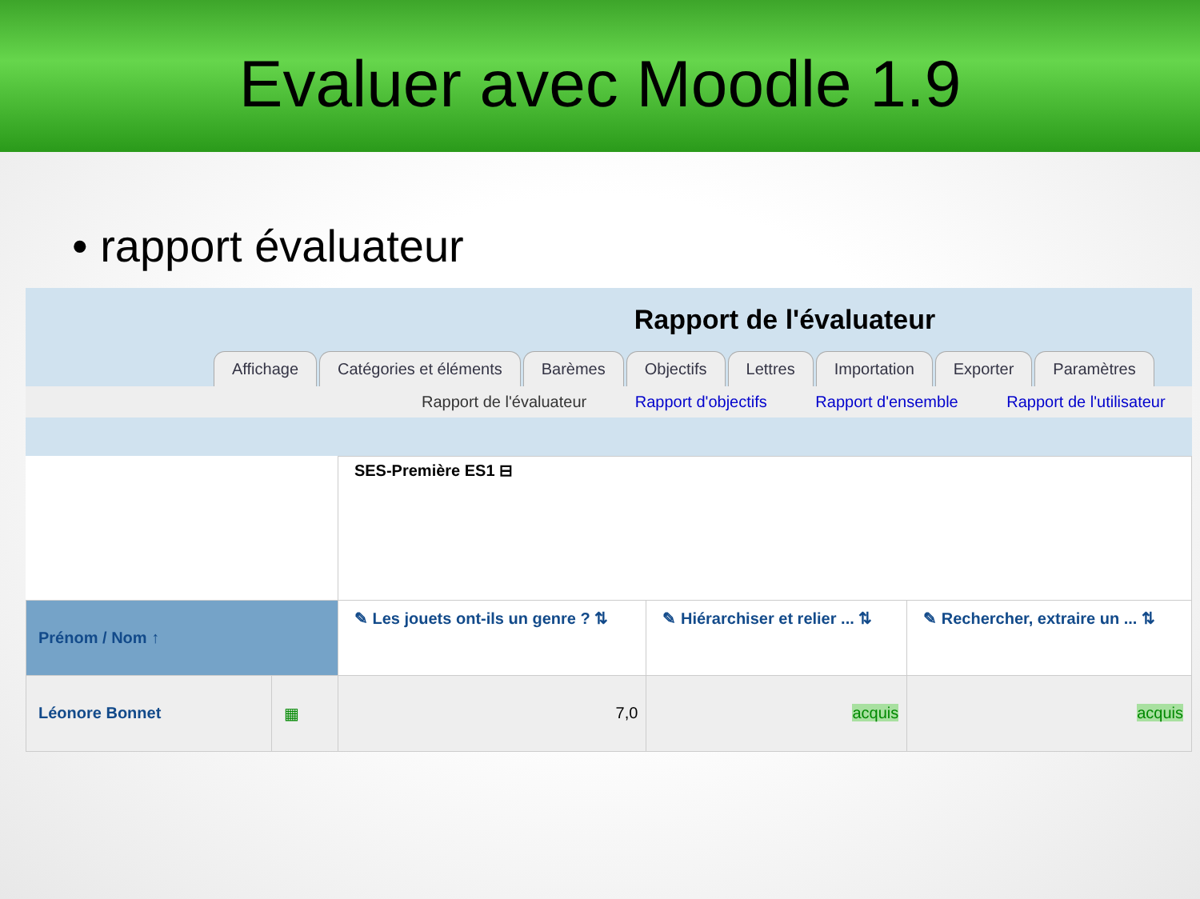Evaluer avec Moodle 1.9
• rapport évaluateur
Rapport de l'évaluateur
Affichage Catégories et éléments Barèmes Objectifs Lettres Importation Exporter Paramètres
Rapport de l'évaluateur Rapport d'objectifs Rapport d'ensemble Rapport de l'utilisateur
| | | SES-Première ES1 ⊟ | | |
| Prénom / Nom ↑ | | ✎ Les jouets ont-ils un genre ? ⇅ | ✎ Hiérarchiser et relier ... ⇅ | ✎ Rechercher, extraire un ... ⇅ |
| Léonore Bonnet | ▦ | 7,0 | acquis | acquis |